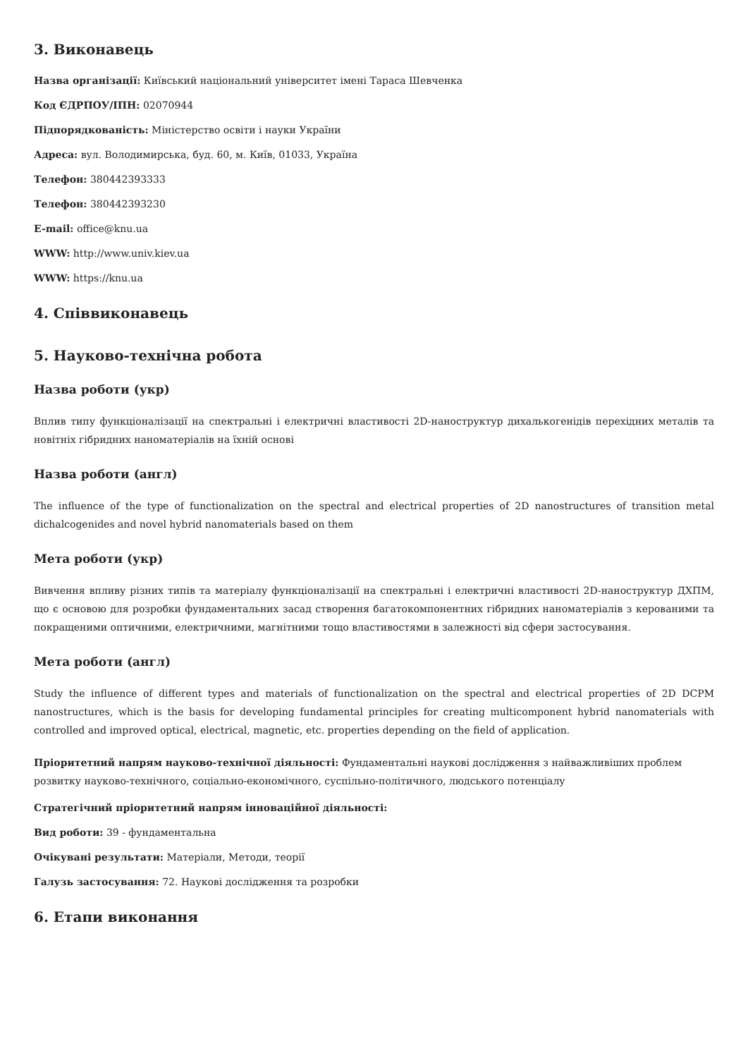3. Виконавець
Назва організації: Київський національний університет імені Тараса Шевченка
Код ЄДРПОУ/ІПН: 02070944
Підпорядкованість: Міністерство освіти і науки України
Адреса: вул. Володимирська, буд. 60, м. Київ, 01033, Україна
Телефон: 380442393333
Телефон: 380442393230
E-mail: office@knu.ua
WWW: http://www.univ.kiev.ua
WWW: https://knu.ua
4. Співвиконавець
5. Науково-технічна робота
Назва роботи (укр)
Вплив типу функціоналізації на спектральні і електричні властивості 2D-наноструктур дихалькогенідів перехідних металів та новітніх гібридних наноматеріалів на їхній основі
Назва роботи (англ)
The influence of the type of functionalization on the spectral and electrical properties of 2D nanostructures of transition metal dichalcogenides and novel hybrid nanomaterials based on them
Мета роботи (укр)
Вивчення впливу різних типів та матеріалу функціоналізації на спектральні і електричні властивості 2D-наноструктур ДХПМ, що є основою для розробки фундаментальних засад створення багатокомпонентних гібридних наноматеріалів з керованими та покращеними оптичними, електричними, магнітними тощо властивостями в залежності від сфери застосування.
Мета роботи (англ)
Study the influence of different types and materials of functionalization on the spectral and electrical properties of 2D DCPM nanostructures, which is the basis for developing fundamental principles for creating multicomponent hybrid nanomaterials with controlled and improved optical, electrical, magnetic, etc. properties depending on the field of application.
Пріоритетний напрям науково-технічної діяльності: Фундаментальні наукові дослідження з найважливіших проблем розвитку науково-технічного, соціально-економічного, суспільно-політичного, людського потенціалу
Стратегічний пріоритетний напрям інноваційної діяльності:
Вид роботи: 39 - фундаментальна
Очікувані результати: Матеріали, Методи, теорії
Галузь застосування: 72. Наукові дослідження та розробки
6. Етапи виконання